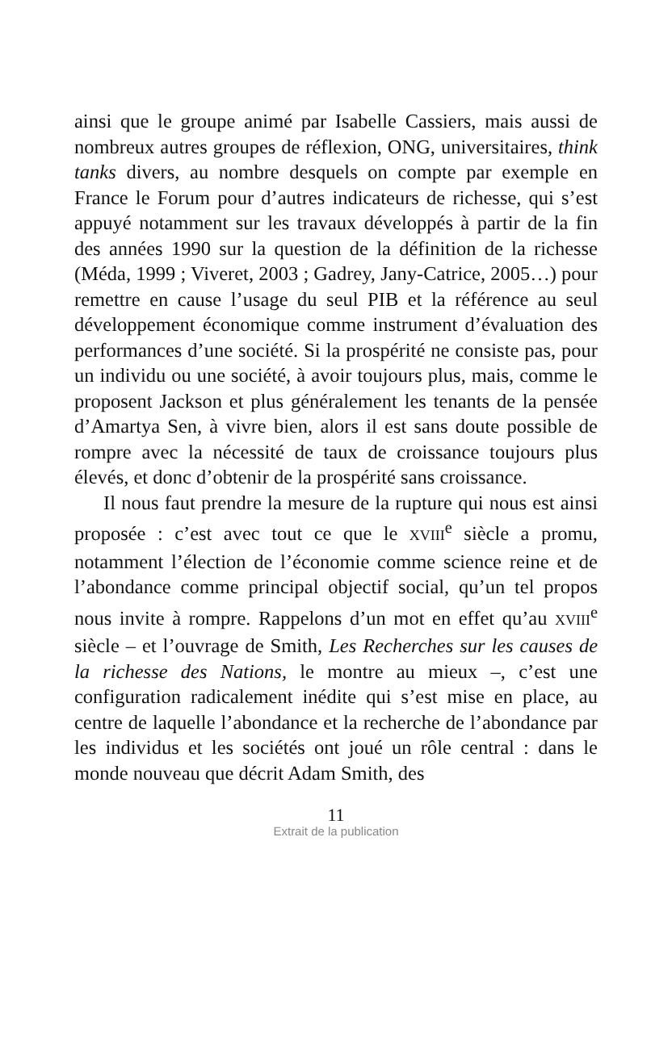ainsi que le groupe animé par Isabelle Cassiers, mais aussi de nombreux autres groupes de réflexion, ONG, universitaires, think tanks divers, au nombre desquels on compte par exemple en France le Forum pour d’autres indicateurs de richesse, qui s’est appuyé notamment sur les travaux développés à partir de la fin des années 1990 sur la question de la définition de la richesse (Méda, 1999 ; Viveret, 2003 ; Gadrey, Jany-Catrice, 2005…) pour remettre en cause l’usage du seul PIB et la référence au seul développement économique comme instrument d’évaluation des performances d’une société. Si la prospérité ne consiste pas, pour un individu ou une société, à avoir toujours plus, mais, comme le proposent Jackson et plus généralement les tenants de la pensée d’Amartya Sen, à vivre bien, alors il est sans doute possible de rompre avec la nécessité de taux de croissance toujours plus élevés, et donc d’obtenir de la prospérité sans croissance.
Il nous faut prendre la mesure de la rupture qui nous est ainsi proposée : c’est avec tout ce que le XVIII<sup>e</sup> siècle a promu, notamment l’élection de l’économie comme science reine et de l’abondance comme principal objectif social, qu’un tel propos nous invite à rompre. Rappelons d’un mot en effet qu’au XVIII<sup>e</sup> siècle – et l’ouvrage de Smith, Les Recherches sur les causes de la richesse des Nations, le montre au mieux –, c’est une configuration radicalement inédite qui s’est mise en place, au centre de laquelle l’abondance et la recherche de l’abondance par les individus et les sociétés ont joué un rôle central : dans le monde nouveau que décrit Adam Smith, des
11
Extrait de la publication